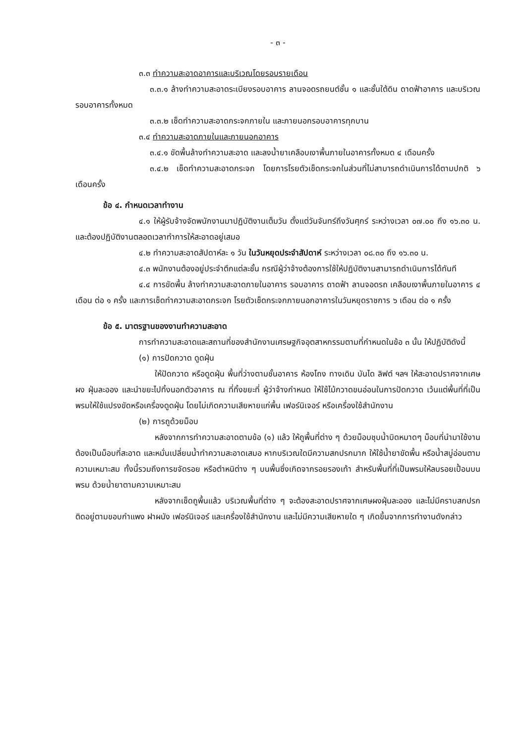- ๓ -
๓.๓ ทำความสะอาดอาคารและบริเวณโดยรอบรายเดือน
๓.๓.๑ ล้างทำความสะอาดระเบียงรอบอาคาร ลานจอดรถยนต์ชั้น ๑ และชั้นใต้ดิน ดาดฟ้าอาคาร และบริเวณรอบอาคารทั้งหมด
๓.๓.๒ เช็ดทำความสะอาดกระจกภายใน และภายนอกรอบอาคารทุกบาน
๓.๔ ทำความสะอาดภายในและภายนอกอาคาร
๓.๔.๑ ขัดพื้นล้างทำความสะอาด และลงน้ำยาเคลือบเงาพื้นภายในอาคารทั้งหมด ๔ เดือนครั้ง
๓.๔.๒ เช็ดทำความสะอาดกระจก โดยการโรยตัวเช็ดกระจกในส่วนที่ไม่สามารถดำเนินการได้ตามปกติ ๖ เดือนครั้ง
ข้อ ๔. กำหนดเวลาทำงาน
๔.๑ ให้ผู้รับจ้างจัดพนักงานมาปฏิบัติงานเต็มวัน ตั้งแต่วันจันทร์ถึงวันศุกร์ ระหว่างเวลา ๐๗.๐๐ ถึง ๑๖.๓๐ น. และต้องปฏิบัติงานตลอดเวลาทำการให้สะอาดอยู่เสมอ
๔.๒ ทำความสะอาดสัปดาห์ละ ๑ วัน ในวันหยุดประจำสัปดาห์ ระหว่างเวลา ๐๘.๓๐ ถึง ๑๖.๓๐ น.
๔.๓ พนักงานต้องอยู่ประจำตึกแต่ละชั้น กรณีผู้ว่าจ้างต้องการใช้ให้ปฏิบัติงานสามารถดำเนินการได้ทันที
๔.๔ การขัดพื้น ล้างทำความสะอาดภายในอาคาร รอบอาคาร ดาดฟ้า ลานจอดรถ เคลือบเงาพื้นภายในอาคาร ๔ เดือน ต่อ ๑ ครั้ง และการเช็ดทำความสะอาดกระจก โรยตัวเช็ดกระจกภายนอกอาคารในวันหยุดราชการ ๖ เดือน ต่อ ๑ ครั้ง
ข้อ ๕. มาตรฐานของงานทำความสะอาด
การทำความสะอาดและสถานที่ของสำนักงานเศรษฐกิจอุตสาหกรรมตามที่กำหนดในข้อ ๓ นั้น ให้ปฏิบัติดังนี้
(๑) การปัดกวาด ดูดฝุ่น
ให้ปัดกวาด หรือดูดฝุ่น พื้นที่ว่างตามชั้นอาคาร ห้องโถง ทางเดิน บันได ลิฟต์ ฯลฯ ให้สะอาดปราศจากเศษผง ฝุ่นละออง และนำขยะไปทิ้งนอกตัวอาคาร ณ ที่ทิ้งขยะที่ ผู้ว่าจ้างกำหนด ให้ใช้ไม้กวาดขนอ่อนในการปัดกวาด เว้นแต่พื้นที่ที่เป็นพรมให้ใช้แปรงขัดหรือเครื่องดูดฝุ่น โดยไม่เกิดความเสียหายแก่พื้น เฟอร์นิเจอร์ หรือเครื่องใช้สำนักงาน
(๒) การถูด้วยม็อบ
หลังจากการทำความสะอาดตามข้อ (๑) แล้ว ให้ถูพื้นที่ต่าง ๆ ด้วยม็อบชุบน้ำบิดหมาดๆ ม็อบที่นำมาใช้งานต้องเป็นม็อบที่สะอาด และหมั่นเปลี่ยนน้ำทำความสะอาดเสมอ หากบริเวณใดมีความสกปรกมาก ให้ใช้น้ำยาขัดพื้น หรือน้ำสบู่อ่อนตามความเหมาะสม ทั้งนี้รวมถึงการขจัดรอย หรือตำหนิต่าง ๆ บนพื้นซึ่งเกิดจากรอยรองเท้า สำหรับพื้นที่ที่เป็นพรมให้ลบรอยเปื้อนบนพรม ด้วยน้ำยาตามความเหมาะสม
หลังจากเช็ดถูพื้นแล้ว บริเวณพื้นที่ต่าง ๆ จะต้องสะอาดปราศจากเศษผงฝุ่นละออง และไม่มีคราบสกปรกติดอยู่ตามขอบกำแพง ฝาผนัง เฟอร์นิเจอร์ และเครื่องใช้สำนักงาน และไม่มีความเสียหายใด ๆ เกิดขึ้นจากการทำงานดังกล่าว